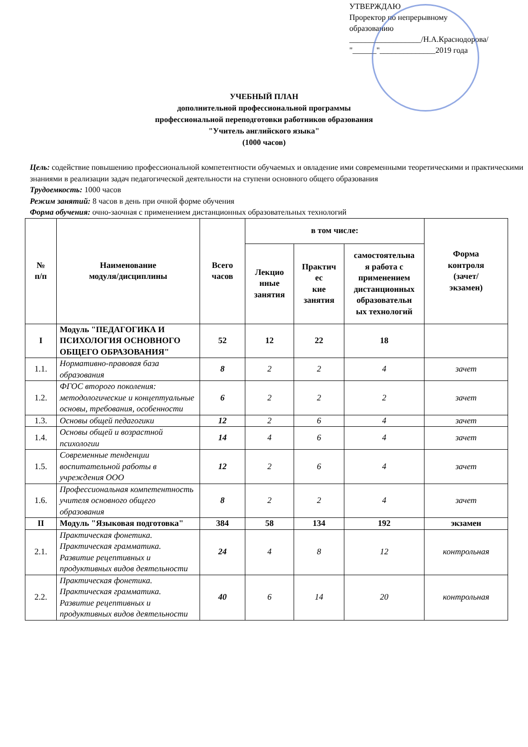УТВЕРЖДАЮ
Проректор по непрерывному
образованию
__________________/Н.А.Краснодорова/
"______"______________2019 года
УЧЕБНЫЙ ПЛАН
дополнительной профессиональной программы
профессиональной переподготовки работников образования
"Учитель английского языка"
(1000 часов)
Цель: содействие повышению профессиональной компетентности обучаемых и овладение ими современными теоретическими и практическими знаниями в реализации задач педагогической деятельности на ступени основного общего образования
Трудоемкость: 1000 часов
Режим занятий: 8 часов в день при очной форме обучения
Форма обучения: очно-заочная с применением дистанционных образовательных технологий
| № п/п | Наименование модуля/дисциплины | Всего часов | в том числе: | | | Форма контроля (зачет/ экзамен) |
| --- | --- | --- | --- | --- | --- | --- |
| | | | Лекцио нные занятия | Практич ес кие занятия | самостоятельна я работа с применением дистанционных образовательн ых технологий | |
| I | Модуль "ПЕДАГОГИКА И ПСИХОЛОГИЯ ОСНОВНОГО ОБЩЕГО ОБРАЗОВАНИЯ" | 52 | 12 | 22 | 18 | |
| 1.1. | Нормативно-правовая база образования | 8 | 2 | 2 | 4 | зачет |
| 1.2. | ФГОС второго поколения: методологические и концептуальные основы, требования, особенности | 6 | 2 | 2 | 2 | зачет |
| 1.3. | Основы общей педагогики | 12 | 2 | 6 | 4 | зачет |
| 1.4. | Основы общей и возрастной психологии | 14 | 4 | 6 | 4 | зачет |
| 1.5. | Современные тенденции воспитательной работы в учреждения ООО | 12 | 2 | 6 | 4 | зачет |
| 1.6. | Профессиональная компетентность учителя основного общего образования | 8 | 2 | 2 | 4 | зачет |
| II | Модуль "Языковая подготовка" | 384 | 58 | 134 | 192 | экзамен |
| 2.1. | Практическая фонетика. Практическая грамматика. Развитие рецептивных и продуктивных видов деятельности | 24 | 4 | 8 | 12 | контрольная |
| 2.2. | Практическая фонетика. Практическая грамматика. Развитие рецептивных и продуктивных видов деятельности | 40 | 6 | 14 | 20 | контрольная |